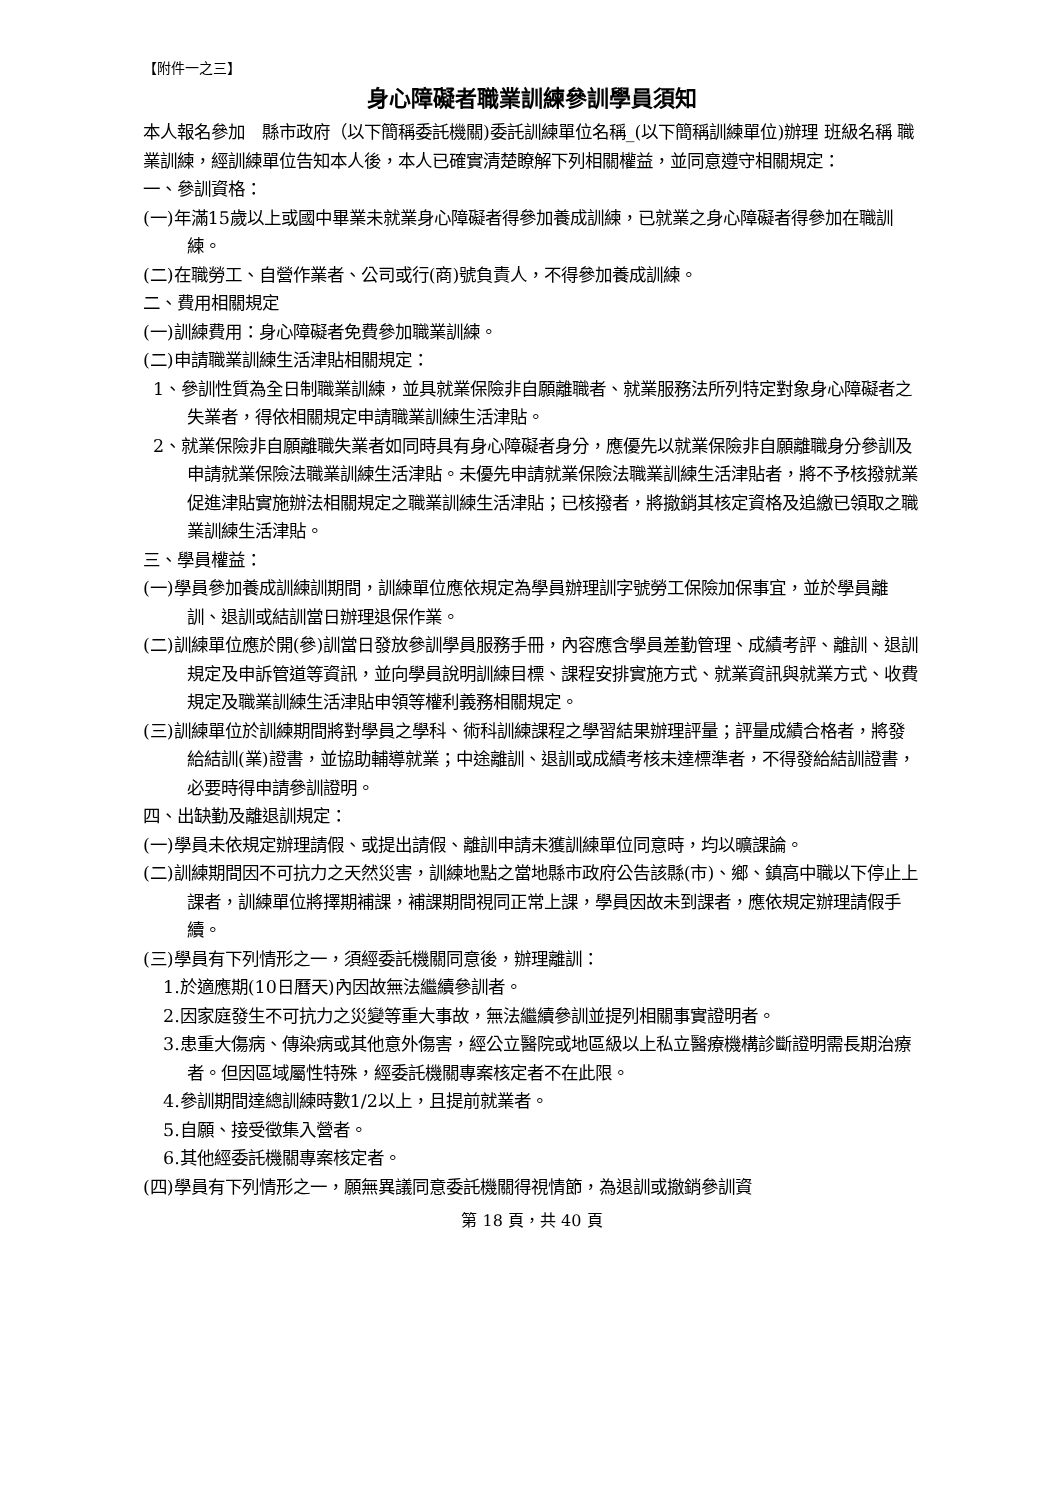【附件一之三】
身心障礙者職業訓練參訓學員須知
本人報名參加　縣市政府（以下簡稱委託機關)委託訓練單位名稱_(以下簡稱訓練單位)辦理 班級名稱 職業訓練，經訓練單位告知本人後，本人已確實清楚瞭解下列相關權益，並同意遵守相關規定：
一、參訓資格：
(一)年滿15歲以上或國中畢業未就業身心障礙者得參加養成訓練，已就業之身心障礙者得參加在職訓練。
(二)在職勞工、自營作業者、公司或行(商)號負責人，不得參加養成訓練。
二、費用相關規定
(一)訓練費用：身心障礙者免費參加職業訓練。
(二)申請職業訓練生活津貼相關規定：
1、參訓性質為全日制職業訓練，並具就業保險非自願離職者、就業服務法所列特定對象身心障礙者之失業者，得依相關規定申請職業訓練生活津貼。
2、就業保險非自願離職失業者如同時具有身心障礙者身分，應優先以就業保險非自願離職身分參訓及申請就業保險法職業訓練生活津貼。未優先申請就業保險法職業訓練生活津貼者，將不予核撥就業促進津貼實施辦法相關規定之職業訓練生活津貼；已核撥者，將撤銷其核定資格及追繳已領取之職業訓練生活津貼。
三、學員權益：
(一)學員參加養成訓練訓期間，訓練單位應依規定為學員辦理訓字號勞工保險加保事宜，並於學員離訓、退訓或結訓當日辦理退保作業。
(二)訓練單位應於開(參)訓當日發放參訓學員服務手冊，內容應含學員差勤管理、成績考評、離訓、退訓規定及申訴管道等資訊，並向學員說明訓練目標、課程安排實施方式、就業資訊與就業方式、收費規定及職業訓練生活津貼申領等權利義務相關規定。
(三)訓練單位於訓練期間將對學員之學科、術科訓練課程之學習結果辦理評量；評量成績合格者，將發給結訓(業)證書，並協助輔導就業；中途離訓、退訓或成績考核未達標準者，不得發給結訓證書，必要時得申請參訓證明。
四、出缺勤及離退訓規定：
(一)學員未依規定辦理請假、或提出請假、離訓申請未獲訓練單位同意時，均以曠課論。
(二)訓練期間因不可抗力之天然災害，訓練地點之當地縣市政府公告該縣(市)、鄉、鎮高中職以下停止上課者，訓練單位將擇期補課，補課期間視同正常上課，學員因故未到課者，應依規定辦理請假手續。
(三)學員有下列情形之一，須經委託機關同意後，辦理離訓：
1.於適應期(10日曆天)內因故無法繼續參訓者。
2.因家庭發生不可抗力之災變等重大事故，無法繼續參訓並提列相關事實證明者。
3.患重大傷病、傳染病或其他意外傷害，經公立醫院或地區級以上私立醫療機構診斷證明需長期治療者。但因區域屬性特殊，經委託機關專案核定者不在此限。
4.參訓期間達總訓練時數1/2以上，且提前就業者。
5.自願、接受徵集入營者。
6.其他經委託機關專案核定者。
(四)學員有下列情形之一，願無異議同意委託機關得視情節，為退訓或撤銷參訓資
第 18 頁，共 40 頁